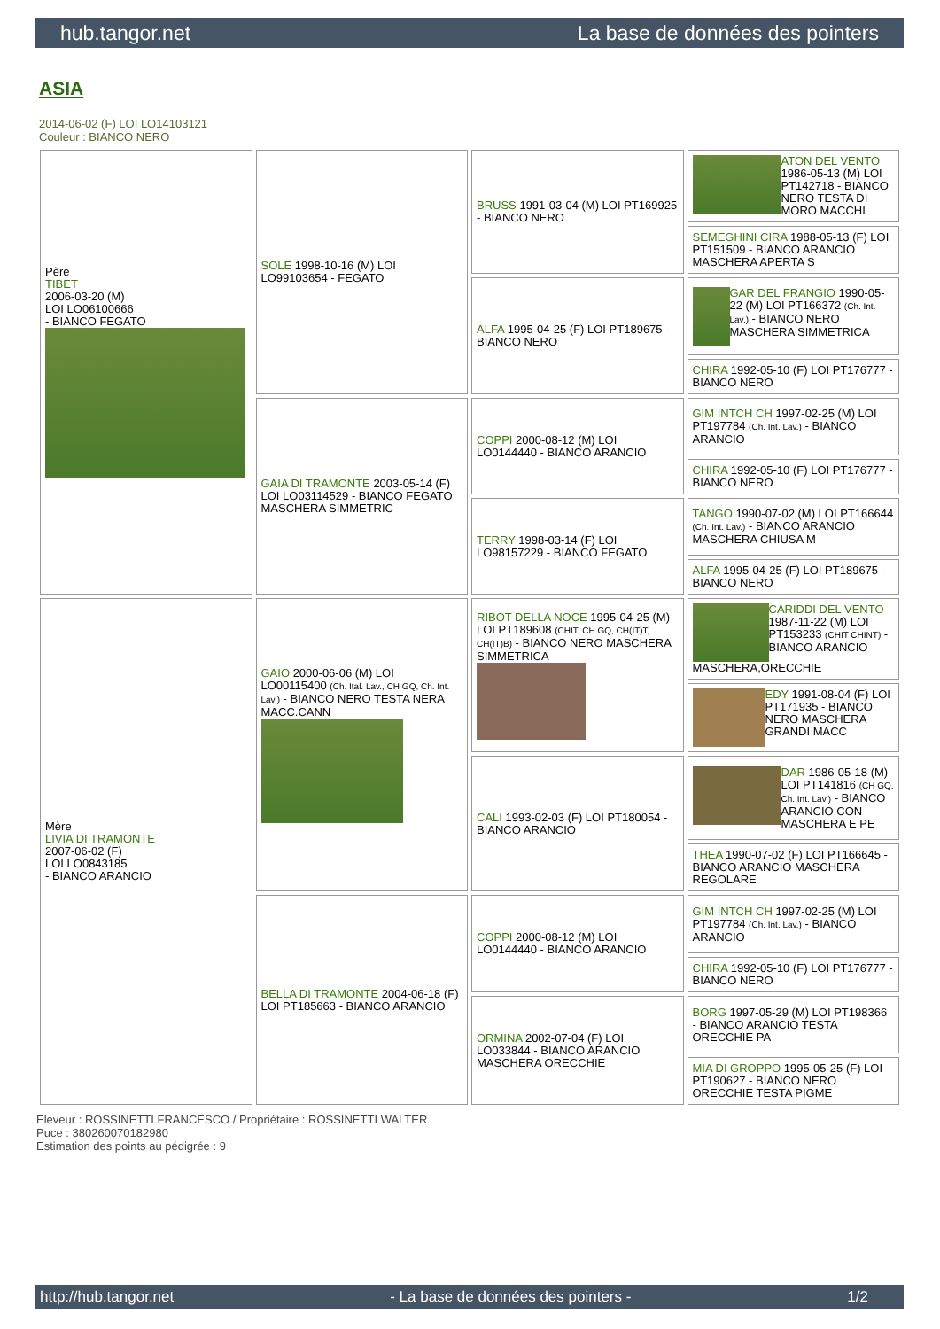hub.tangor.net La base de données des pointers
ASIA
2014-06-02 (F) LOI LO14103121
Couleur : BIANCO NERO
| Père TIBET 2006-03-20 (M) LOI LO06100666 - BIANCO FEGATO | SOLE 1998-10-16 (M) LOI LO99103654 - FEGATO | BRUSS 1991-03-04 (M) LOI PT169925 - BIANCO NERO | ATON DEL VENTO 1986-05-13 (M) LOI PT142718 - BIANCO NERO TESTA DI MORO MACCHI |
| | | | SEMEGHINI CIRA 1988-05-13 (F) LOI PT151509 - BIANCO ARANCIO MASCHERA APERTA S |
| | | ALFA 1995-04-25 (F) LOI PT189675 - BIANCO NERO | GAR DEL FRANGIO 1990-05-22 (M) LOI PT166372 (Ch. Int. Lav.) - BIANCO NERO MASCHERA SIMMETRICA |
| | | | CHIRA 1992-05-10 (F) LOI PT176777 - BIANCO NERO |
| | GAIA DI TRAMONTE 2003-05-14 (F) LOI LO03114529 - BIANCO FEGATO MASCHERA SIMMETRIC | COPPI 2000-08-12 (M) LOI LO0144440 - BIANCO ARANCIO | GIM INTCH CH 1997-02-25 (M) LOI PT197784 (Ch. Int. Lav.) - BIANCO ARANCIO |
| | | | CHIRA 1992-05-10 (F) LOI PT176777 - BIANCO NERO |
| | | TERRY 1998-03-14 (F) LOI LO98157229 - BIANCO FEGATO | TANGO 1990-07-02 (M) LOI PT166644 (Ch. Int. Lav.) - BIANCO ARANCIO MASCHERA CHIUSA M |
| | | | ALFA 1995-04-25 (F) LOI PT189675 - BIANCO NERO |
| Mère LIVIA DI TRAMONTE 2007-06-02 (F) LOI LO0843185 - BIANCO ARANCIO | GAIO 2000-06-06 (M) LOI LO00115400 (Ch. Ital. Lav., CH GQ, Ch. Int. Lav.) - BIANCO NERO TESTA NERA MACC.CANN | RIBOT DELLA NOCE 1995-04-25 (M) LOI PT189608 (CHIT, CH GQ, CH(IT)T, CH(IT)B) - BIANCO NERO MASCHERA SIMMETRICA | CARIDDI DEL VENTO 1987-11-22 (M) LOI PT153233 (CHIT CHINT) - BIANCO ARANCIO MASCHERA,ORECCHIE |
| | | | EDY 1991-08-04 (F) LOI PT171935 - BIANCO NERO MASCHERA GRANDI MACC |
| | | CALI 1993-02-03 (F) LOI PT180054 - BIANCO ARANCIO | DAR 1986-05-18 (M) LOI PT141816 (CH GQ, Ch. Int. Lav.) - BIANCO ARANCIO CON MASCHERA E PE |
| | | | THEA 1990-07-02 (F) LOI PT166645 - BIANCO ARANCIO MASCHERA REGOLARE |
| | BELLA DI TRAMONTE 2004-06-18 (F) LOI PT185663 - BIANCO ARANCIO | COPPI 2000-08-12 (M) LOI LO0144440 - BIANCO ARANCIO | GIM INTCH CH 1997-02-25 (M) LOI PT197784 (Ch. Int. Lav.) - BIANCO ARANCIO |
| | | | CHIRA 1992-05-10 (F) LOI PT176777 - BIANCO NERO |
| | | ORMINA 2002-07-04 (F) LOI LO033844 - BIANCO ARANCIO MASCHERA ORECCHIE | BORG 1997-05-29 (M) LOI PT198366 - BIANCO ARANCIO TESTA ORECCHIE PA |
| | | | MIA DI GROPPO 1995-05-25 (F) LOI PT190627 - BIANCO NERO ORECCHIE TESTA PIGME |
Eleveur : ROSSINETTI FRANCESCO / Propriétaire : ROSSINETTI WALTER
Puce : 380260070182980
Estimation des points au pédigrée : 9
http://hub.tangor.net - La base de données des pointers - 1/2